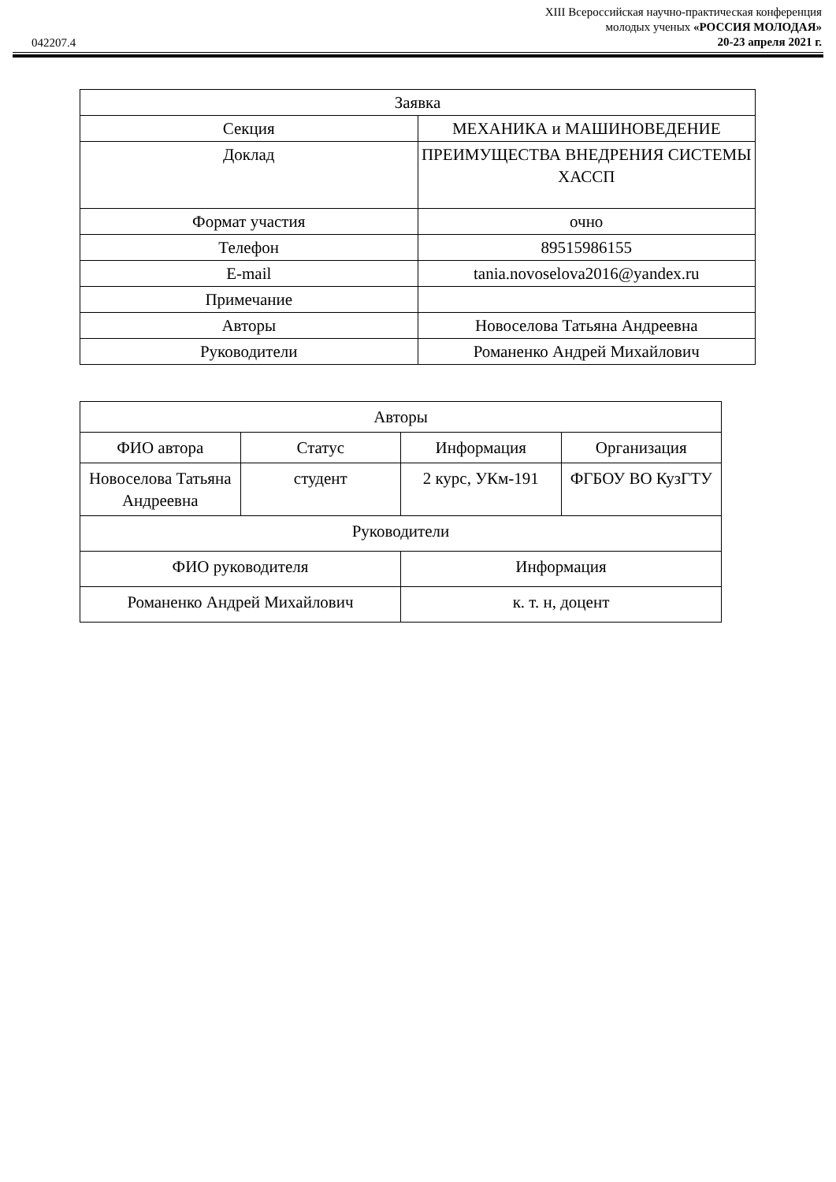042207.4
XIII Всероссийская научно-практическая конференция
молодых ученых «РОССИЯ МОЛОДАЯ»
20-23 апреля 2021 г.
| Заявка | |
| --- | --- |
| Секция | МЕХАНИКА и МАШИНОВЕДЕНИЕ |
| Доклад | ПРЕИМУЩЕСТВА ВНЕДРЕНИЯ СИСТЕМЫ ХАССП |
| Формат участия | очно |
| Телефон | 89515986155 |
| E-mail | tania.novoselova2016@yandex.ru |
| Примечание | |
| Авторы | Новоселова Татьяна Андреевна |
| Руководители | Романенко Андрей Михайлович |
| Авторы | | | |
| --- | --- | --- | --- |
| ФИО автора | Статус | Информация | Организация |
| Новоселова Татьяна Андреевна | студент | 2 курс, УКм-191 | ФГБОУ ВО КузГТУ |
| Руководители | | | |
| ФИО руководителя | | Информация | |
| Романенко Андрей Михайлович | | к. т. н, доцент | |